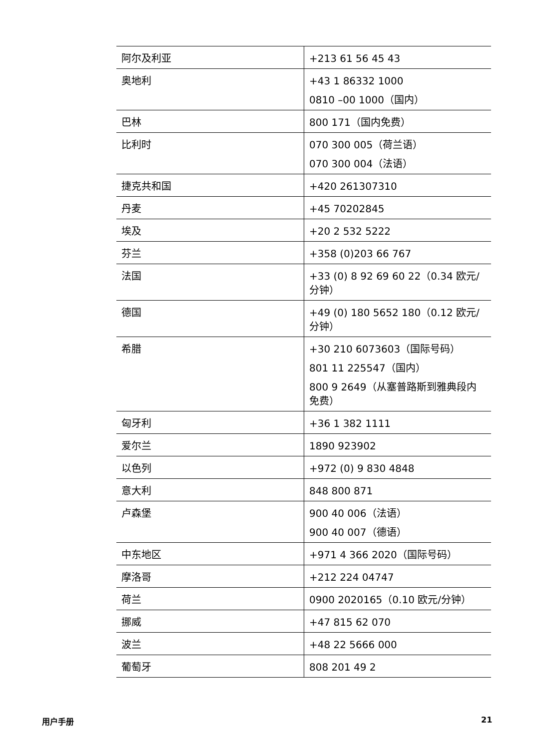| 阿尔及利亚 | +213 61 56 45 43 |
| 奥地利 | +43 1 86332 1000 0810 –00 1000（国内） |
| 巴林 | 800 171（国内免费） |
| 比利时 | 070 300 005（荷兰语） 070 300 004（法语） |
| 捷克共和国 | +420 261307310 |
| 丹麦 | +45 70202845 |
| 埃及 | +20 2 532 5222 |
| 芬兰 | +358 (0)203 66 767 |
| 法国 | +33 (0) 8 92 69 60 22（0.34 欧元/分钟） |
| 德国 | +49 (0) 180 5652 180（0.12 欧元/分钟） |
| 希腊 | +30 210 6073603（国际号码） 801 11 225547（国内） 800 9 2649（从塞普路斯到雅典段内免费） |
| 匈牙利 | +36 1 382 1111 |
| 爱尔兰 | 1890 923902 |
| 以色列 | +972 (0) 9 830 4848 |
| 意大利 | 848 800 871 |
| 卢森堡 | 900 40 006（法语） 900 40 007（德语） |
| 中东地区 | +971 4 366 2020（国际号码） |
| 摩洛哥 | +212 224 04747 |
| 荷兰 | 0900 2020165（0.10 欧元/分钟） |
| 挪威 | +47 815 62 070 |
| 波兰 | +48 22 5666 000 |
| 葡萄牙 | 808 201 49 2 |
用户手册 21